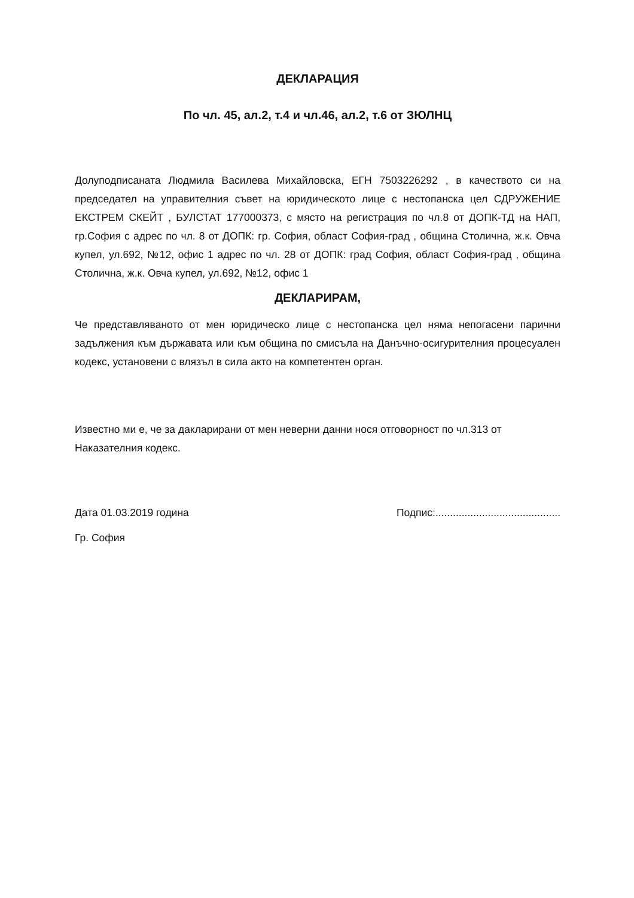ДЕКЛАРАЦИЯ
По чл. 45, ал.2, т.4 и чл.46, ал.2, т.6 от ЗЮЛНЦ
Долуподписаната Людмила Василева Михайловска, ЕГН 7503226292 , в качеството си на председател на управителния съвет на юридическото лице с нестопанска цел СДРУЖЕНИЕ ЕКСТРЕМ СКЕЙТ , БУЛСТАТ 177000373, с място на регистрация по чл.8 от ДОПК-ТД на НАП, гр.София с адрес по чл. 8 от ДОПК: гр. София, област София-град , община Столична, ж.к. Овча купел, ул.692, №12, офис 1 адрес по чл. 28 от ДОПК: град София, област София-град , община Столична, ж.к. Овча купел, ул.692, №12, офис 1
ДЕКЛАРИРАМ,
Че представляваното от мен юридическо лице с нестопанска цел няма непогасени парични задължения към държавата или към община по смисъла на Данъчно-осигурителния процесуален кодекс, установени с влязъл в сила акто на компетентен орган.
Известно ми е, че за дакларирани от мен неверни данни нося отговорност по чл.313 от Наказателния кодекс.
Дата 01.03.2019 година Подпис:...........................................
Гр. София